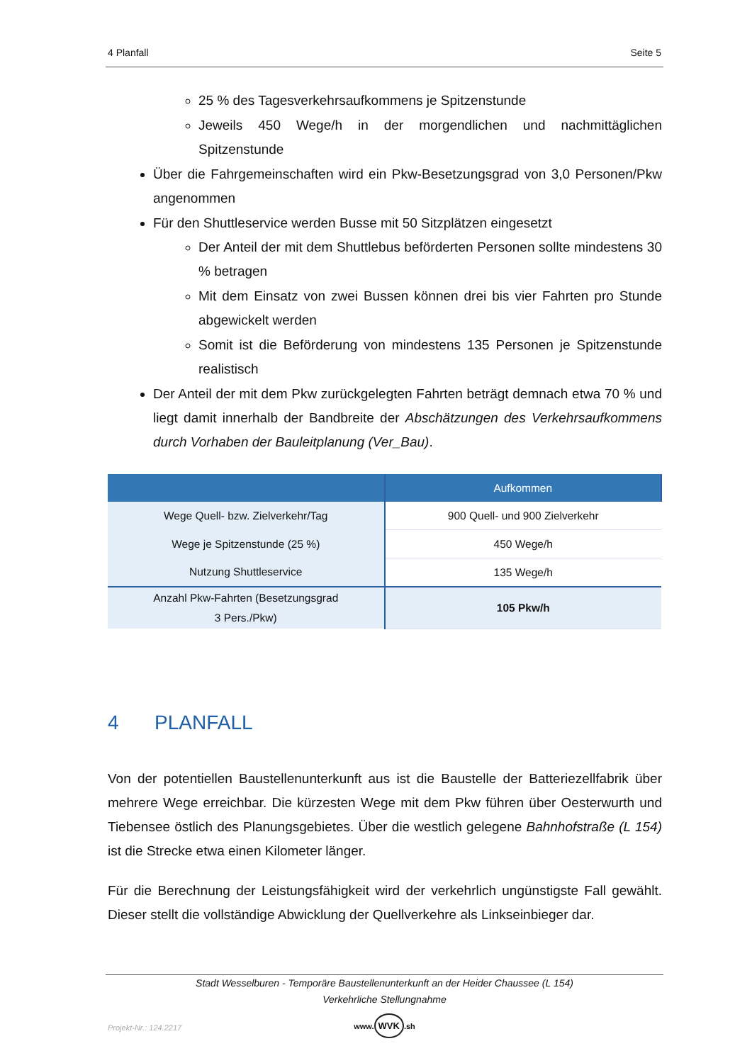4 Planfall Seite 5
25 % des Tagesverkehrsaufkommens je Spitzenstunde
Jeweils 450 Wege/h in der morgendlichen und nachmittäglichen Spitzenstunde
Über die Fahrgemeinschaften wird ein Pkw-Besetzungsgrad von 3,0 Personen/Pkw angenommen
Für den Shuttleservice werden Busse mit 50 Sitzplätzen eingesetzt
Der Anteil der mit dem Shuttlebus beförderten Personen sollte mindestens 30 % betragen
Mit dem Einsatz von zwei Bussen können drei bis vier Fahrten pro Stunde abgewickelt werden
Somit ist die Beförderung von mindestens 135 Personen je Spitzenstunde realistisch
Der Anteil der mit dem Pkw zurückgelegten Fahrten beträgt demnach etwa 70 % und liegt damit innerhalb der Bandbreite der Abschätzungen des Verkehrsaufkommens durch Vorhaben der Bauleitplanung (Ver_Bau).
| | Aufkommen |
| --- | --- |
| Wege Quell- bzw. Zielverkehr/Tag | 900 Quell- und 900 Zielverkehr |
| Wege je Spitzenstunde (25 %) | 450 Wege/h |
| Nutzung Shuttleservice | 135 Wege/h |
| Anzahl Pkw-Fahrten (Besetzungsgrad 3 Pers./Pkw) | 105 Pkw/h |
4 PLANFALL
Von der potentiellen Baustellenunterkunft aus ist die Baustelle der Batteriezellfabrik über mehrere Wege erreichbar. Die kürzesten Wege mit dem Pkw führen über Oesterwurth und Tiebensee östlich des Planungsgebietes. Über die westlich gelegene Bahnhofstraße (L 154) ist die Strecke etwa einen Kilometer länger.
Für die Berechnung der Leistungsfähigkeit wird der verkehrlich ungünstigste Fall gewählt. Dieser stellt die vollständige Abwicklung der Quellverkehre als Linkseinbieger dar.
Stadt Wesselburen - Temporäre Baustellenunterkunft an der Heider Chaussee (L 154)
Verkehrliche Stellungnahme
Projekt-Nr.: 124.2217
www. WVK.sh